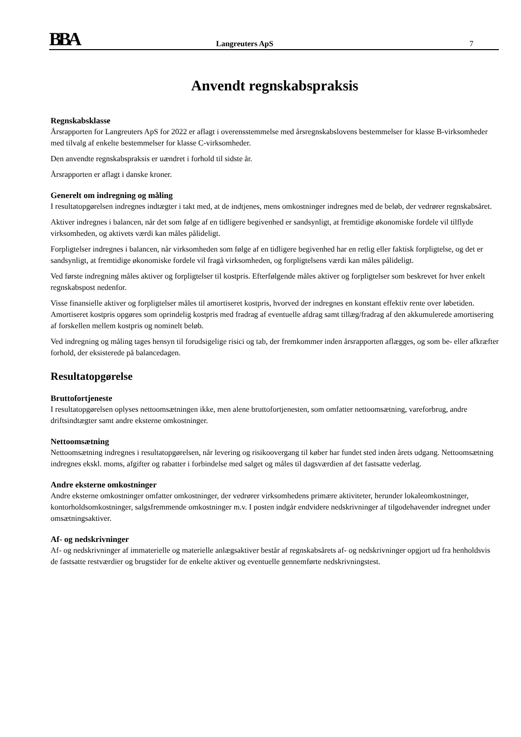BBA
Langreuters ApS
7
Anvendt regnskabspraksis
Regnskabsklasse
Årsrapporten for Langreuters ApS for 2022 er aflagt i overensstemmelse med årsregnskabslovens bestemmelser for klasse B-virksomheder med tilvalg af enkelte bestemmelser for klasse C-virksomheder.
Den anvendte regnskabspraksis er uændret i forhold til sidste år.
Årsrapporten er aflagt i danske kroner.
Generelt om indregning og måling
I resultatopgørelsen indregnes indtægter i takt med, at de indtjenes, mens omkostninger indregnes med de beløb, der vedrører regnskabsåret.
Aktiver indregnes i balancen, når det som følge af en tidligere begivenhed er sandsynligt, at fremtidige økonomiske fordele vil tilflyde virksomheden, og aktivets værdi kan måles pålideligt.
Forpligtelser indregnes i balancen, når virksomheden som følge af en tidligere begivenhed har en retlig eller faktisk forpligtelse, og det er sandsynligt, at fremtidige økonomiske fordele vil fragå virksomheden, og forpligtelsens værdi kan måles pålideligt.
Ved første indregning måles aktiver og forpligtelser til kostpris. Efterfølgende måles aktiver og forpligtelser som beskrevet for hver enkelt regnskabspost nedenfor.
Visse finansielle aktiver og forpligtelser måles til amortiseret kostpris, hvorved der indregnes en konstant effektiv rente over løbetiden. Amortiseret kostpris opgøres som oprindelig kostpris med fradrag af eventuelle afdrag samt tillæg/fradrag af den akkumulerede amortisering af forskellen mellem kostpris og nominelt beløb.
Ved indregning og måling tages hensyn til forudsigelige risici og tab, der fremkommer inden årsrapporten aflægges, og som be- eller afkræfter forhold, der eksisterede på balancedagen.
Resultatopgørelse
Bruttofortjeneste
I resultatopgørelsen oplyses nettoomsætningen ikke, men alene bruttofortjenesten, som omfatter nettoomsætning, vareforbrug, andre driftsindtægter samt andre eksterne omkostninger.
Nettoomsætning
Nettoomsætning indregnes i resultatopgørelsen, når levering og risikoovergang til køber har fundet sted inden årets udgang. Nettoomsætning indregnes ekskl. moms, afgifter og rabatter i forbindelse med salget og måles til dagsværdien af det fastsatte vederlag.
Andre eksterne omkostninger
Andre eksterne omkostninger omfatter omkostninger, der vedrører virksomhedens primære aktiviteter, herunder lokaleomkostninger, kontorholdsomkostninger, salgsfremmende omkostninger m.v. I posten indgår endvidere nedskrivninger af tilgodehavender indregnet under omsætningsaktiver.
Af- og nedskrivninger
Af- og nedskrivninger af immaterielle og materielle anlægsaktiver består af regnskabsårets af- og nedskrivninger opgjort ud fra henholdsvis de fastsatte restværdier og brugstider for de enkelte aktiver og eventuelle gennemførte nedskrivningstest.